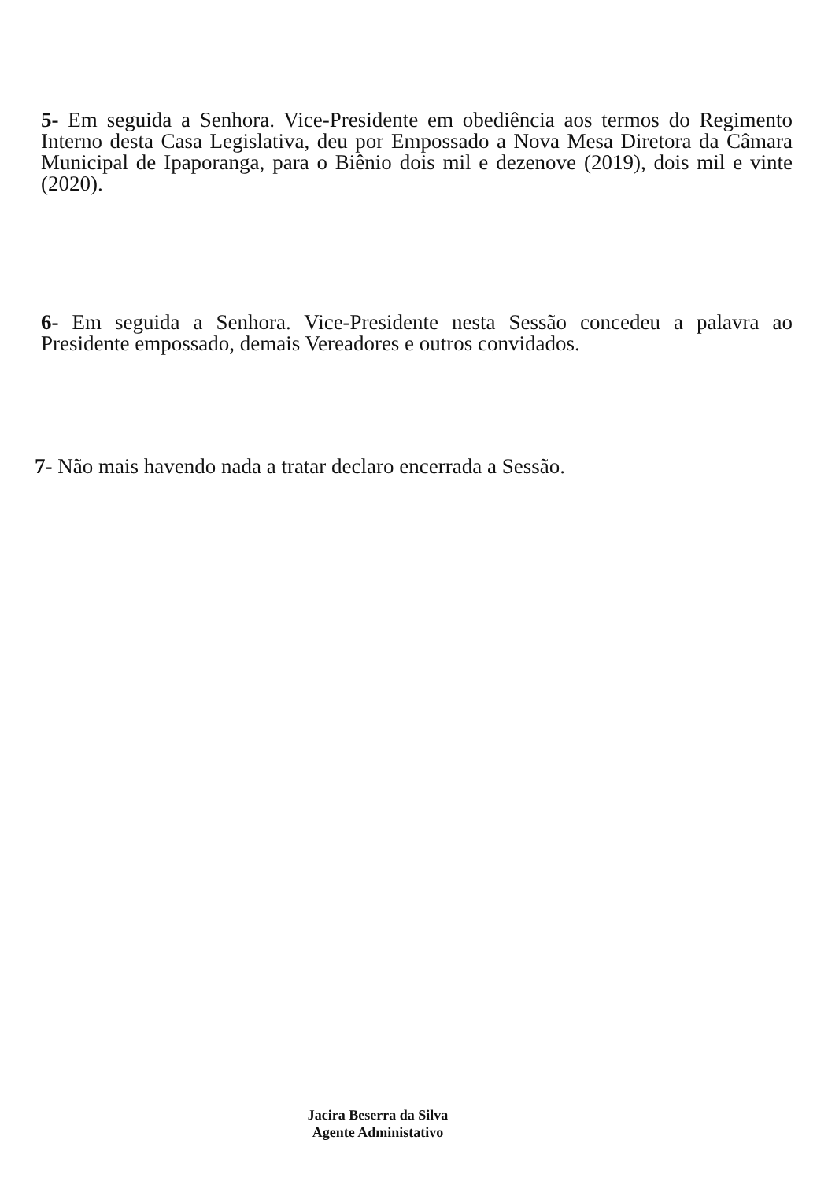5- Em seguida a Senhora. Vice-Presidente em obediência aos termos do Regimento Interno desta Casa Legislativa, deu por Empossado a Nova Mesa Diretora da Câmara Municipal de Ipaporanga, para o Biênio dois mil e dezenove (2019), dois mil e vinte (2020).
6- Em seguida a Senhora. Vice-Presidente nesta Sessão concedeu a palavra ao Presidente empossado, demais Vereadores e outros convidados.
7- Não mais havendo nada a tratar declaro encerrada a Sessão.
Jacira Beserra da Silva
Agente Administativo